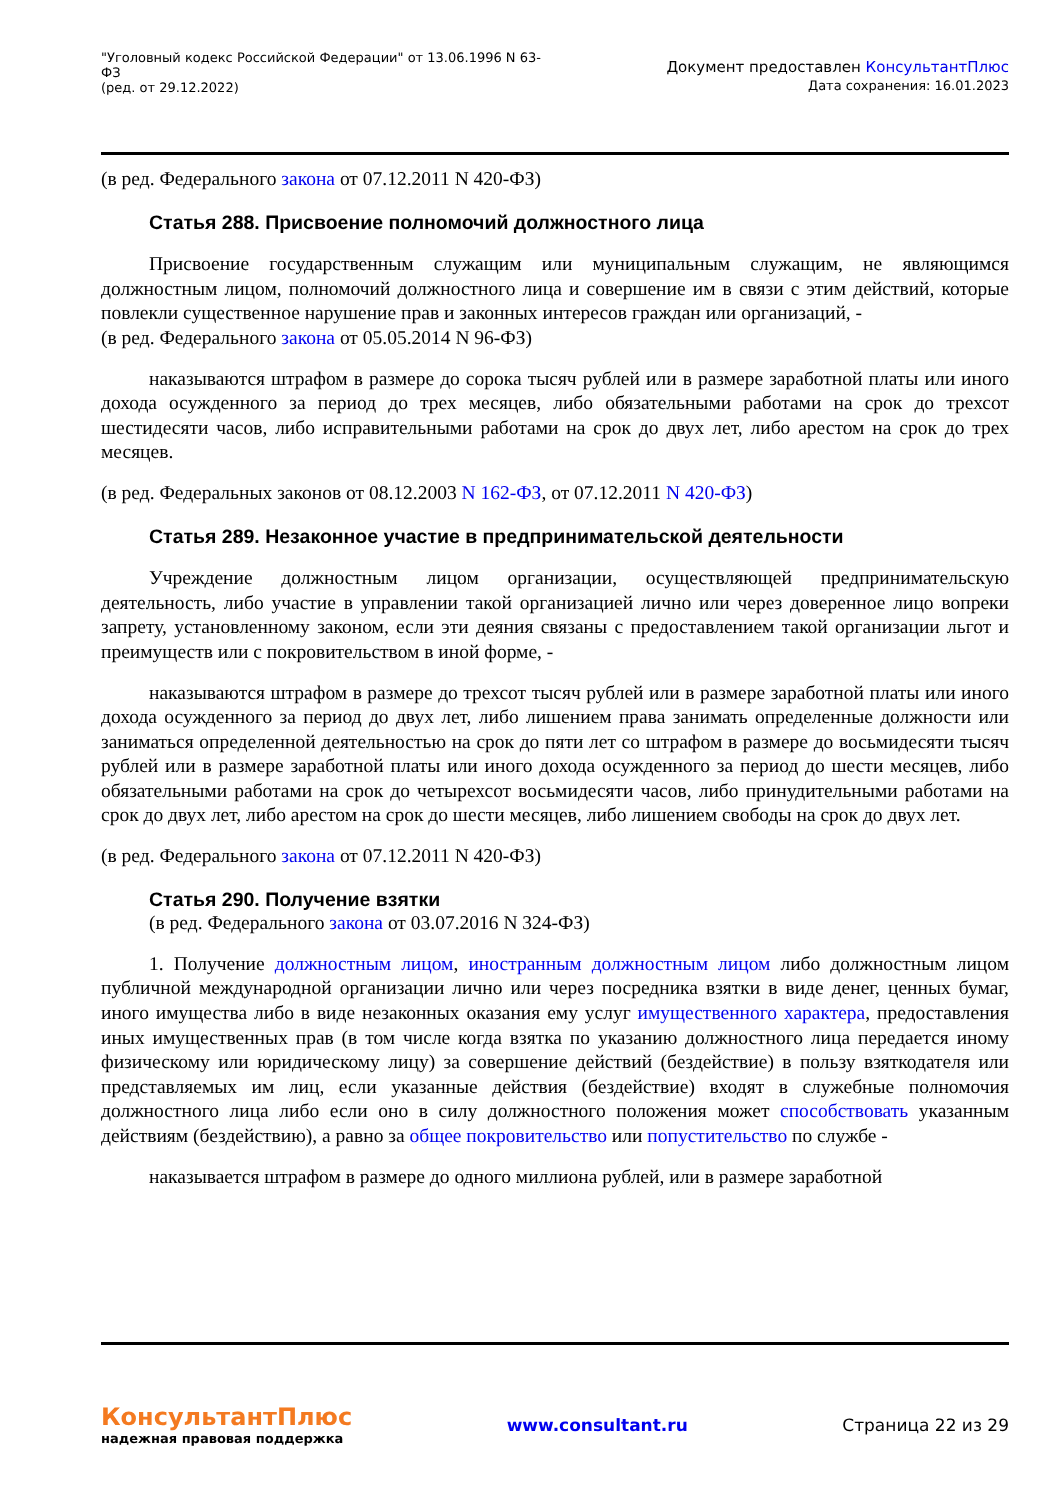"Уголовный кодекс Российской Федерации" от 13.06.1996 N 63-
ФЗ
(ред. от 29.12.2022)
Документ предоставлен КонсультантПлюс
Дата сохранения: 16.01.2023
(в ред. Федерального закона от 07.12.2011 N 420-ФЗ)
Статья 288. Присвоение полномочий должностного лица
Присвоение государственным служащим или муниципальным служащим, не являющимся должностным лицом, полномочий должностного лица и совершение им в связи с этим действий, которые повлекли существенное нарушение прав и законных интересов граждан или организаций, -
(в ред. Федерального закона от 05.05.2014 N 96-ФЗ)
наказываются штрафом в размере до сорока тысяч рублей или в размере заработной платы или иного дохода осужденного за период до трех месяцев, либо обязательными работами на срок до трехсот шестидесяти часов, либо исправительными работами на срок до двух лет, либо арестом на срок до трех месяцев.
(в ред. Федеральных законов от 08.12.2003 N 162-ФЗ, от 07.12.2011 N 420-ФЗ)
Статья 289. Незаконное участие в предпринимательской деятельности
Учреждение должностным лицом организации, осуществляющей предпринимательскую деятельность, либо участие в управлении такой организацией лично или через доверенное лицо вопреки запрету, установленному законом, если эти деяния связаны с предоставлением такой организации льгот и преимуществ или с покровительством в иной форме, -
наказываются штрафом в размере до трехсот тысяч рублей или в размере заработной платы или иного дохода осужденного за период до двух лет, либо лишением права занимать определенные должности или заниматься определенной деятельностью на срок до пяти лет со штрафом в размере до восьмидесяти тысяч рублей или в размере заработной платы или иного дохода осужденного за период до шести месяцев, либо обязательными работами на срок до четырехсот восьмидесяти часов, либо принудительными работами на срок до двух лет, либо арестом на срок до шести месяцев, либо лишением свободы на срок до двух лет.
(в ред. Федерального закона от 07.12.2011 N 420-ФЗ)
Статья 290. Получение взятки
(в ред. Федерального закона от 03.07.2016 N 324-ФЗ)
1. Получение должностным лицом, иностранным должностным лицом либо должностным лицом публичной международной организации лично или через посредника взятки в виде денег, ценных бумаг, иного имущества либо в виде незаконных оказания ему услуг имущественного характера, предоставления иных имущественных прав (в том числе когда взятка по указанию должностного лица передается иному физическому или юридическому лицу) за совершение действий (бездействие) в пользу взяткодателя или представляемых им лиц, если указанные действия (бездействие) входят в служебные полномочия должностного лица либо если оно в силу должностного положения может способствовать указанным действиям (бездействию), а равно за общее покровительство или попустительство по службе -
наказывается штрафом в размере до одного миллиона рублей, или в размере заработной
КонсультантПлюс
надежная правовая поддержка
www.consultant.ru Страница 22 из 29